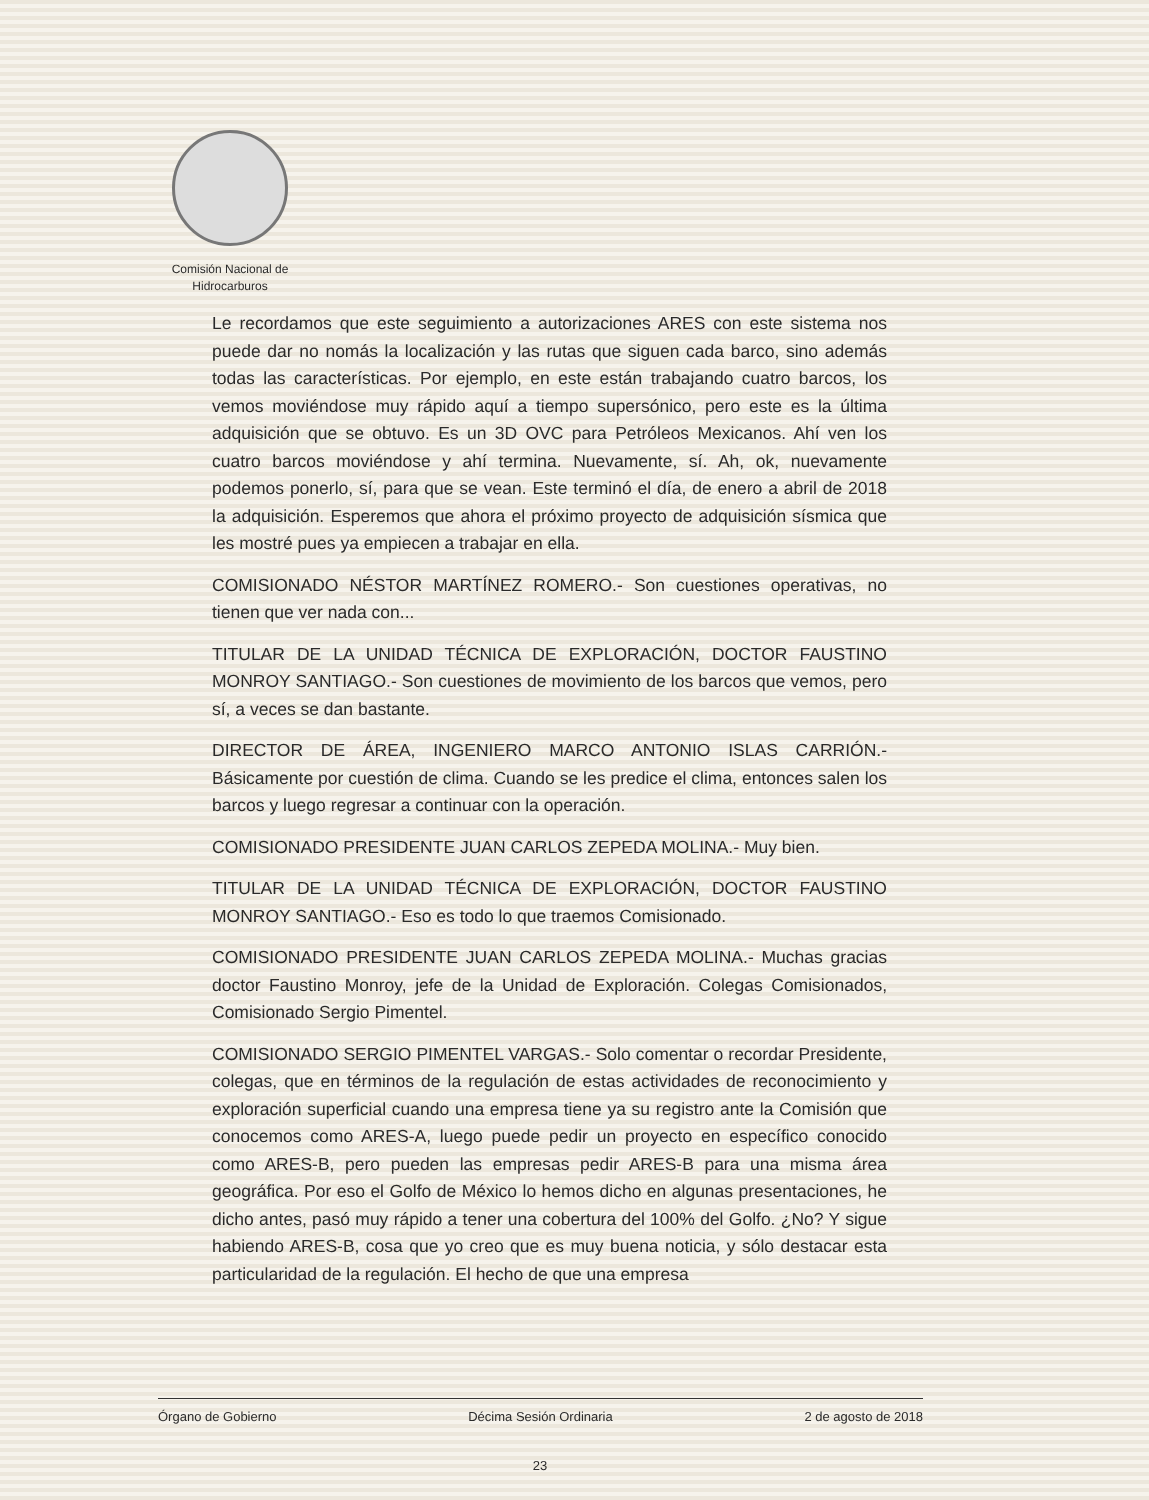Comisión Nacional de
Hidrocarburos
Le recordamos que este seguimiento a autorizaciones ARES con este sistema nos puede dar no nomás la localización y las rutas que siguen cada barco, sino además todas las características. Por ejemplo, en este están trabajando cuatro barcos, los vemos moviéndose muy rápido aquí a tiempo supersónico, pero este es la última adquisición que se obtuvo. Es un 3D OVC para Petróleos Mexicanos. Ahí ven los cuatro barcos moviéndose y ahí termina. Nuevamente, sí. Ah, ok, nuevamente podemos ponerlo, sí, para que se vean. Este terminó el día, de enero a abril de 2018 la adquisición. Esperemos que ahora el próximo proyecto de adquisición sísmica que les mostré pues ya empiecen a trabajar en ella.
COMISIONADO NÉSTOR MARTÍNEZ ROMERO.- Son cuestiones operativas, no tienen que ver nada con...
TITULAR DE LA UNIDAD TÉCNICA DE EXPLORACIÓN, DOCTOR FAUSTINO MONROY SANTIAGO.- Son cuestiones de movimiento de los barcos que vemos, pero sí, a veces se dan bastante.
DIRECTOR DE ÁREA, INGENIERO MARCO ANTONIO ISLAS CARRIÓN.- Básicamente por cuestión de clima. Cuando se les predice el clima, entonces salen los barcos y luego regresar a continuar con la operación.
COMISIONADO PRESIDENTE JUAN CARLOS ZEPEDA MOLINA.- Muy bien.
TITULAR DE LA UNIDAD TÉCNICA DE EXPLORACIÓN, DOCTOR FAUSTINO MONROY SANTIAGO.- Eso es todo lo que traemos Comisionado.
COMISIONADO PRESIDENTE JUAN CARLOS ZEPEDA MOLINA.- Muchas gracias doctor Faustino Monroy, jefe de la Unidad de Exploración. Colegas Comisionados, Comisionado Sergio Pimentel.
COMISIONADO SERGIO PIMENTEL VARGAS.- Solo comentar o recordar Presidente, colegas, que en términos de la regulación de estas actividades de reconocimiento y exploración superficial cuando una empresa tiene ya su registro ante la Comisión que conocemos como ARES-A, luego puede pedir un proyecto en específico conocido como ARES-B, pero pueden las empresas pedir ARES-B para una misma área geográfica. Por eso el Golfo de México lo hemos dicho en algunas presentaciones, he dicho antes, pasó muy rápido a tener una cobertura del 100% del Golfo. ¿No? Y sigue habiendo ARES-B, cosa que yo creo que es muy buena noticia, y sólo destacar esta particularidad de la regulación. El hecho de que una empresa
Órgano de Gobierno Décima Sesión Ordinaria 2 de agosto de 2018
23